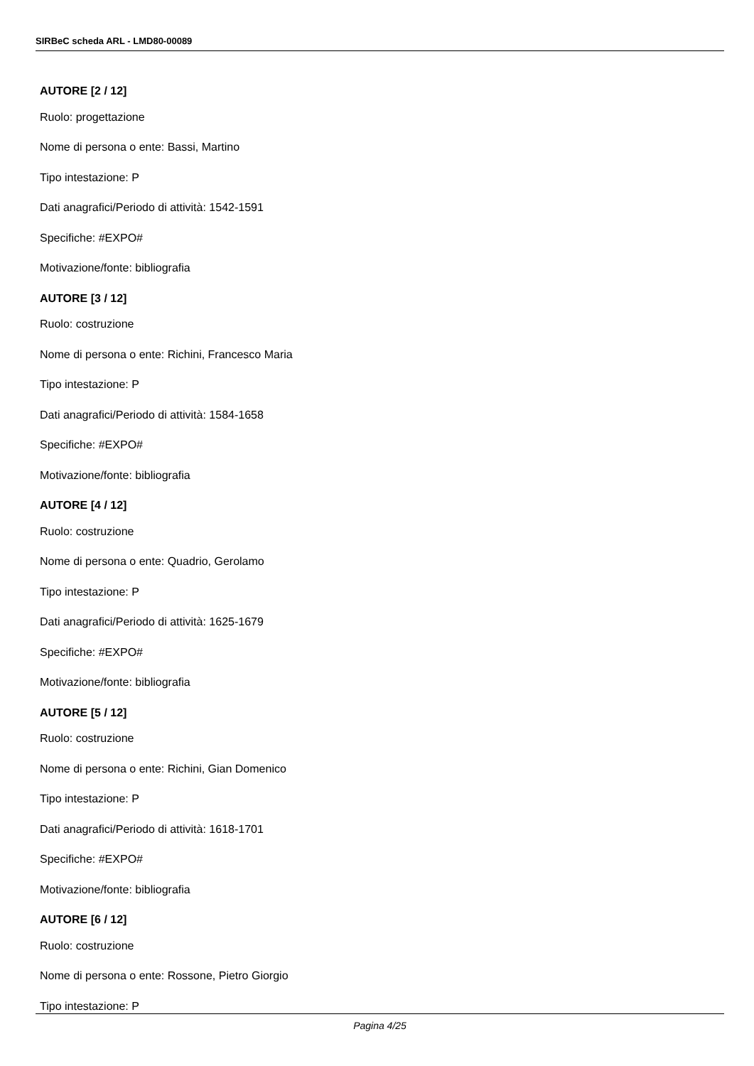SIRBeC scheda ARL - LMD80-00089
AUTORE [2 / 12]
Ruolo: progettazione
Nome di persona o ente: Bassi, Martino
Tipo intestazione: P
Dati anagrafici/Periodo di attività: 1542-1591
Specifiche: #EXPO#
Motivazione/fonte: bibliografia
AUTORE [3 / 12]
Ruolo: costruzione
Nome di persona o ente: Richini, Francesco Maria
Tipo intestazione: P
Dati anagrafici/Periodo di attività: 1584-1658
Specifiche: #EXPO#
Motivazione/fonte: bibliografia
AUTORE [4 / 12]
Ruolo: costruzione
Nome di persona o ente: Quadrio, Gerolamo
Tipo intestazione: P
Dati anagrafici/Periodo di attività: 1625-1679
Specifiche: #EXPO#
Motivazione/fonte: bibliografia
AUTORE [5 / 12]
Ruolo: costruzione
Nome di persona o ente: Richini, Gian Domenico
Tipo intestazione: P
Dati anagrafici/Periodo di attività: 1618-1701
Specifiche: #EXPO#
Motivazione/fonte: bibliografia
AUTORE [6 / 12]
Ruolo: costruzione
Nome di persona o ente: Rossone, Pietro Giorgio
Tipo intestazione: P
Pagina 4/25